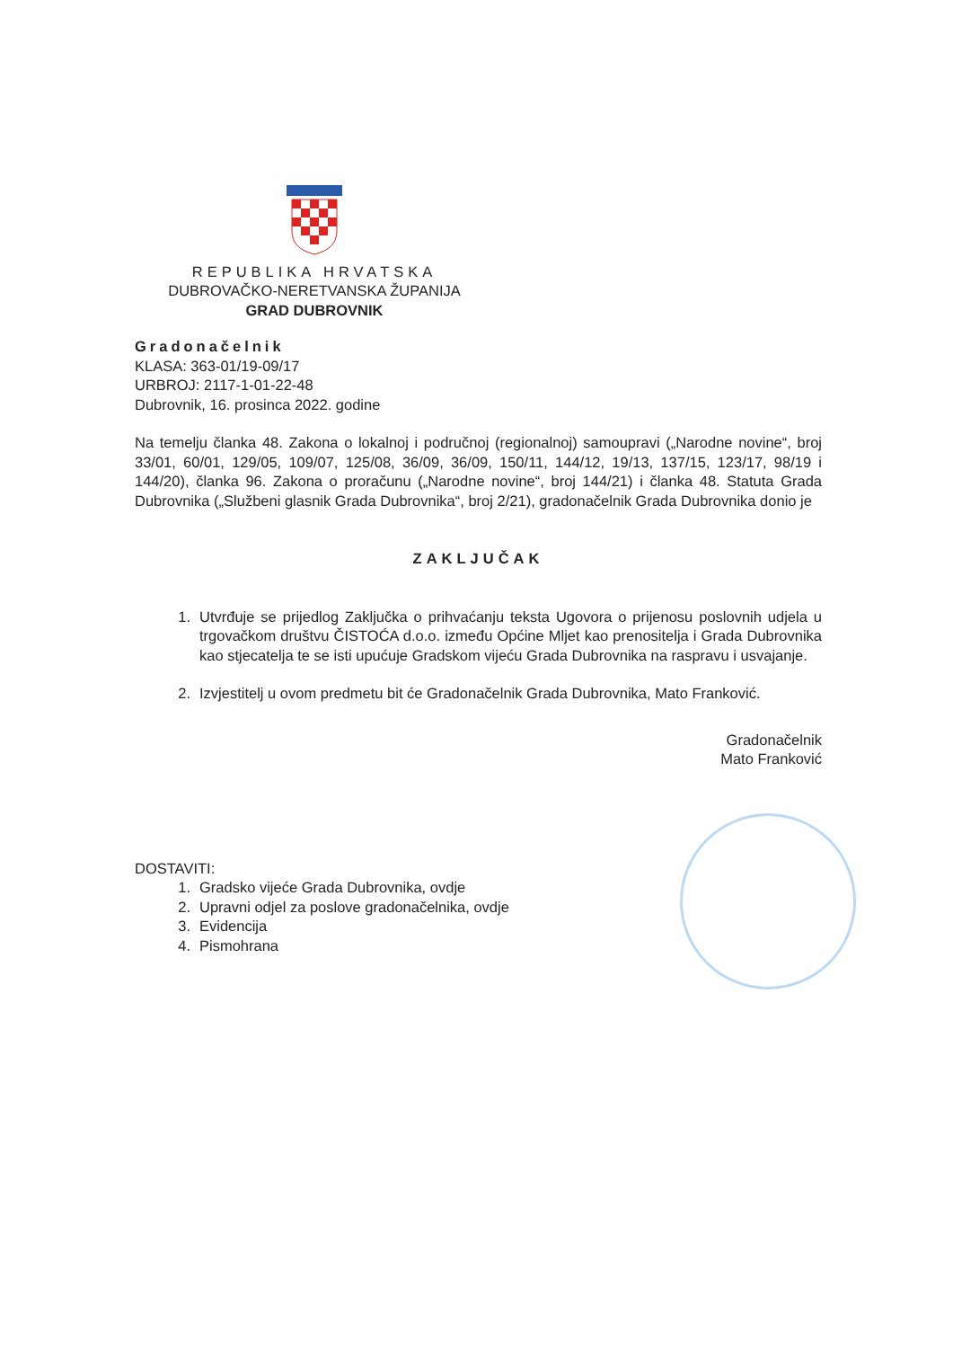REPUBLIKA HRVATSKA
DUBROVAČKO-NERETVANSKA ŽUPANIJA
GRAD DUBROVNIK
Gradonačelnik
KLASA: 363-01/19-09/17
URBROJ: 2117-1-01-22-48
Dubrovnik, 16. prosinca 2022. godine
Na temelju članka 48. Zakona o lokalnoj i područnoj (regionalnoj) samoupravi („Narodne novine“, broj 33/01, 60/01, 129/05, 109/07, 125/08, 36/09, 36/09, 150/11, 144/12, 19/13, 137/15, 123/17, 98/19 i 144/20), članka 96. Zakona o proračunu („Narodne novine“, broj 144/21) i članka 48. Statuta Grada Dubrovnika („Službeni glasnik Grada Dubrovnika“, broj 2/21), gradonačelnik Grada Dubrovnika donio je
ZAKLJUČAK
1. Utvrđuje se prijedlog Zaključka o prihvaćanju teksta Ugovora o prijenosu poslovnih udjela u trgovačkom društvu ČISTOĆA d.o.o. između Općine Mljet kao prenositelja i Grada Dubrovnika kao stjecatelja te se isti upućuje Gradskom vijeću Grada Dubrovnika na raspravu i usvajanje.
2. Izvjestitelj u ovom predmetu bit će Gradonačelnik Grada Dubrovnika, Mato Franković.
Gradonačelnik
Mato Franković
DOSTAVITI:
1. Gradsko vijeće Grada Dubrovnika, ovdje
2. Upravni odjel za poslove gradonačelnika, ovdje
3. Evidencija
4. Pismohrana